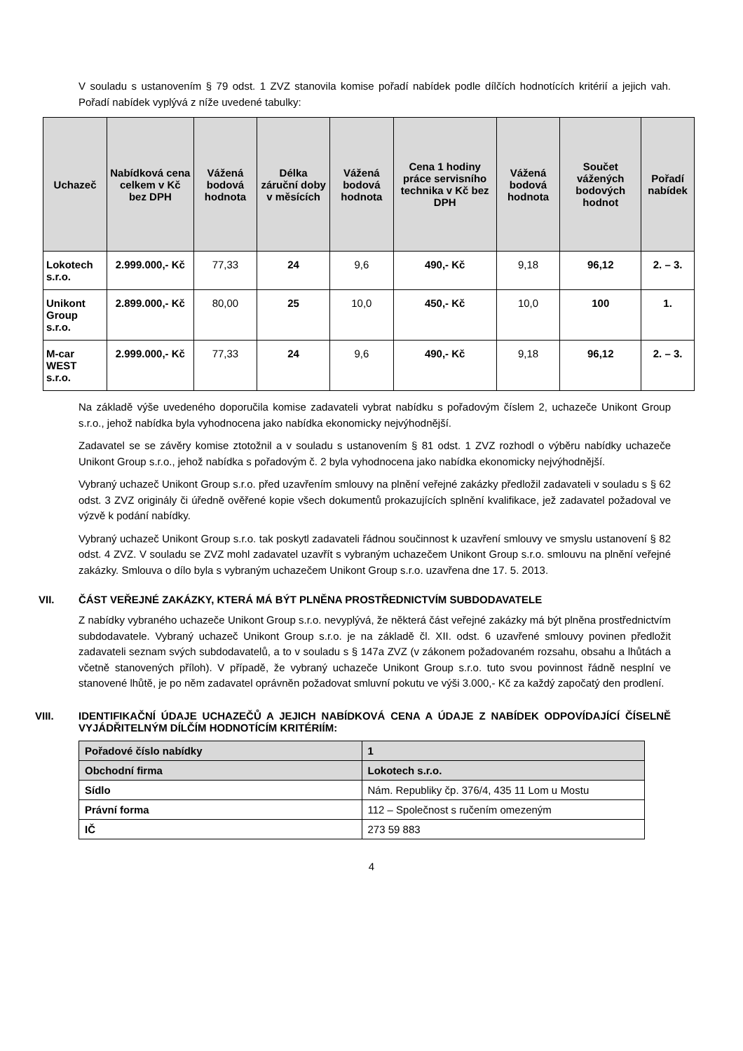V souladu s ustanovením § 79 odst. 1 ZVZ stanovila komise pořadí nabídek podle dílčích hodnotících kritérií a jejich vah. Pořadí nabídek vyplývá z níže uvedené tabulky:
| Uchazeč | Nabídková cena celkem v Kč bez DPH | Vážená bodová hodnota | Délka záruční doby v měsících | Vážená bodová hodnota | Cena 1 hodiny práce servisního technika v Kč bez DPH | Vážená bodová hodnota | Součet vážených bodových hodnot | Pořadí nabídek |
| --- | --- | --- | --- | --- | --- | --- | --- | --- |
| Lokotech s.r.o. | 2.999.000,- Kč | 77,33 | 24 | 9,6 | 490,- Kč | 9,18 | 96,12 | 2. – 3. |
| Unikont Group s.r.o. | 2.899.000,- Kč | 80,00 | 25 | 10,0 | 450,- Kč | 10,0 | 100 | 1. |
| M-car WEST s.r.o. | 2.999.000,- Kč | 77,33 | 24 | 9,6 | 490,- Kč | 9,18 | 96,12 | 2. – 3. |
Na základě výše uvedeného doporučila komise zadavateli vybrat nabídku s pořadovým číslem 2, uchazeče Unikont Group s.r.o., jehož nabídka byla vyhodnocena jako nabídka ekonomicky nejvýhodnější.
Zadavatel se se závěry komise ztotožnil a v souladu s ustanovením § 81 odst. 1 ZVZ rozhodl o výběru nabídky uchazeče Unikont Group s.r.o., jehož nabídka s pořadovým č. 2 byla vyhodnocena jako nabídka ekonomicky nejvýhodnější.
Vybraný uchazeč Unikont Group s.r.o. před uzavřením smlouvy na plnění veřejné zakázky předložil zadavateli v souladu s § 62 odst. 3 ZVZ originály či úředně ověřené kopie všech dokumentů prokazujících splnění kvalifikace, jež zadavatel požadoval ve výzvě k podání nabídky.
Vybraný uchazeč Unikont Group s.r.o. tak poskytl zadavateli řádnou součinnost k uzavření smlouvy ve smyslu ustanovení § 82 odst. 4 ZVZ. V souladu se ZVZ mohl zadavatel uzavřít s vybraným uchazečem Unikont Group s.r.o. smlouvu na plnění veřejné zakázky. Smlouva o dílo byla s vybraným uchazečem Unikont Group s.r.o. uzavřena dne 17. 5. 2013.
VII. ČÁST VEŘEJNÉ ZAKÁZKY, KTERÁ MÁ BÝT PLNĚNA PROSTŘEDNICTVÍM SUBDODAVATELE
Z nabídky vybraného uchazeče Unikont Group s.r.o. nevyplývá, že některá část veřejné zakázky má být plněna prostřednictvím subdodavatele. Vybraný uchazeč Unikont Group s.r.o. je na základě čl. XII. odst. 6 uzavřené smlouvy povinen předložit zadavateli seznam svých subdodavatelů, a to v souladu s § 147a ZVZ (v zákonem požadovaném rozsahu, obsahu a lhůtách a včetně stanovených příloh). V případě, že vybraný uchazeče Unikont Group s.r.o. tuto svou povinnost řádně nesplní ve stanovené lhůtě, je po něm zadavatel oprávněn požadovat smluvní pokutu ve výši 3.000,- Kč za každý započatý den prodlení.
VIII. IDENTIFIKAČNÍ ÚDAJE UCHAZEČŮ A JEJICH NABÍDKOVÁ CENA A ÚDAJE Z NABÍDEK ODPOVÍDAJÍCÍ ČÍSELNĚ VYJÁDŘITELNÝM DÍLČÍM HODNOTÍCÍM KRITÉRIÍM:
| Pořadové číslo nabídky | 1 |
| Obchodní firma | Lokotech s.r.o. |
| Sídlo | Nám. Republiky čp. 376/4, 435 11 Lom u Mostu |
| Právní forma | 112 – Společnost s ručením omezeným |
| IČ | 273 59 883 |
4